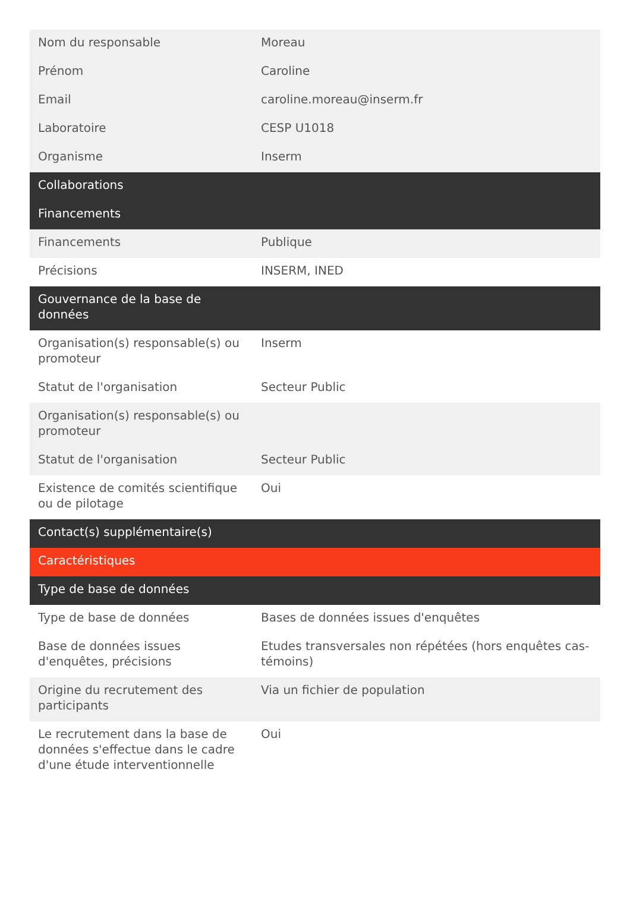| Nom du responsable | Moreau |
| Prénom | Caroline |
| Email | caroline.moreau@inserm.fr |
| Laboratoire | CESP U1018 |
| Organisme | Inserm |
| Collaborations | |
| Financements | |
| Financements | Publique |
| Précisions | INSERM, INED |
| Gouvernance de la base de données | |
| Organisation(s) responsable(s) ou promoteur | Inserm |
| Statut de l'organisation | Secteur Public |
| Organisation(s) responsable(s) ou promoteur | |
| Statut de l'organisation | Secteur Public |
| Existence de comités scientifique ou de pilotage | Oui |
| Contact(s) supplémentaire(s) | |
| Caractéristiques | |
| Type de base de données | |
| Type de base de données | Bases de données issues d'enquêtes |
| Base de données issues d'enquêtes, précisions | Etudes transversales non répétées (hors enquêtes cas-témoins) |
| Origine du recrutement des participants | Via un fichier de population |
| Le recrutement dans la base de données s'effectue dans le cadre d'une étude interventionnelle | Oui |